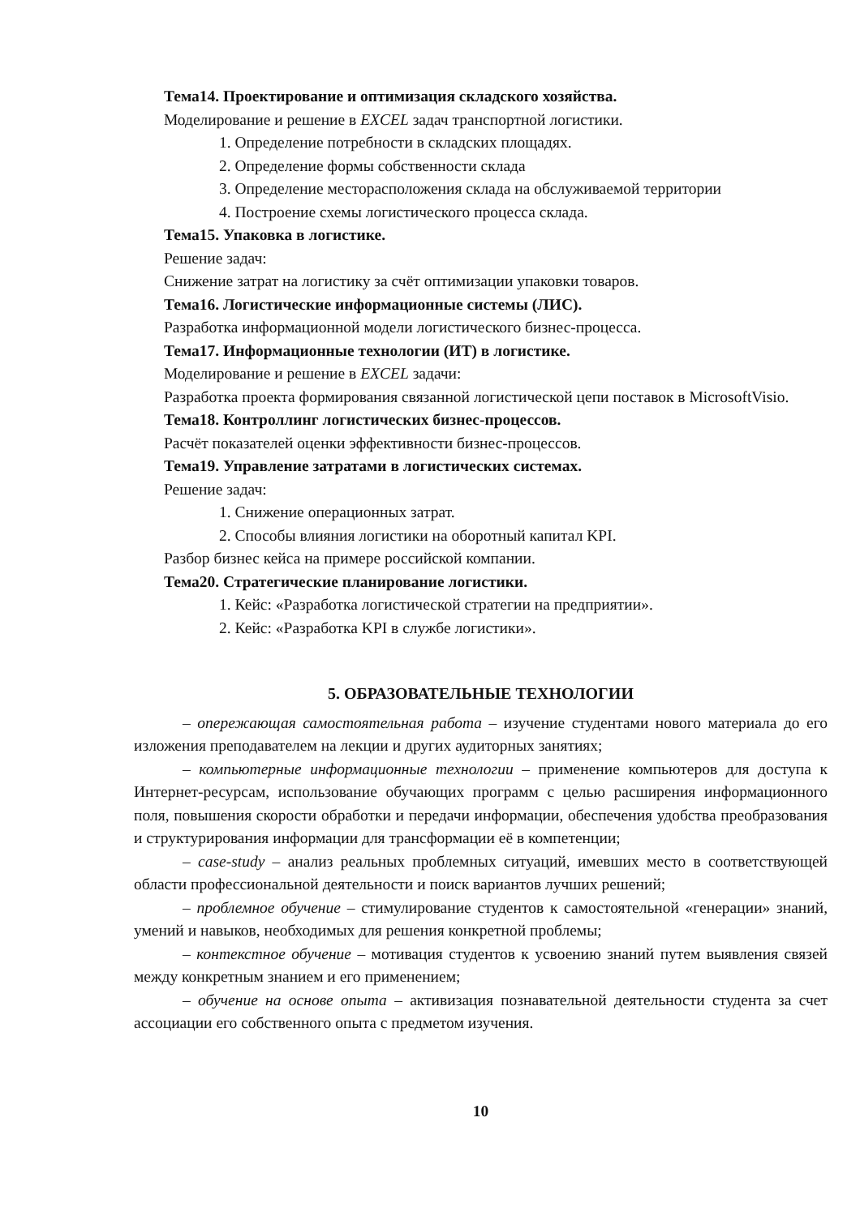Тема14. Проектирование и оптимизация складского хозяйства.
Моделирование и решение в EXCEL задач транспортной логистики.
1. Определение потребности в складских площадях.
2. Определение формы собственности склада
3. Определение месторасположения склада на обслуживаемой территории
4. Построение схемы логистического процесса склада.
Тема15. Упаковка в логистике.
Решение задач:
Снижение затрат на логистику за счёт оптимизации упаковки товаров.
Тема16. Логистические информационные системы (ЛИС).
Разработка информационной модели логистического бизнес-процесса.
Тема17. Информационные технологии (ИТ) в логистике.
Моделирование и решение в EXCEL задачи:
Разработка проекта формирования связанной логистической цепи поставок в MicrosoftVisio.
Тема18. Контроллинг логистических бизнес-процессов.
Расчёт показателей оценки эффективности бизнес-процессов.
Тема19. Управление затратами в логистических системах.
Решение задач:
1. Снижение операционных затрат.
2. Способы влияния логистики на оборотный капитал KPI.
Разбор бизнес кейса на примере российской компании.
Тема20. Стратегические планирование логистики.
1. Кейс: «Разработка логистической стратегии на предприятии».
2. Кейс: «Разработка KPI в службе логистики».
5. ОБРАЗОВАТЕЛЬНЫЕ ТЕХНОЛОГИИ
– опережающая самостоятельная работа – изучение студентами нового материала до его изложения преподавателем на лекции и других аудиторных занятиях;
– компьютерные информационные технологии – применение компьютеров для доступа к Интернет-ресурсам, использование обучающих программ с целью расширения информационного поля, повышения скорости обработки и передачи информации, обеспечения удобства преобразования и структурирования информации для трансформации её в компетенции;
– case-study – анализ реальных проблемных ситуаций, имевших место в соответствующей области профессиональной деятельности и поиск вариантов лучших решений;
– проблемное обучение – стимулирование студентов к самостоятельной «генерации» знаний, умений и навыков, необходимых для решения конкретной проблемы;
– контекстное обучение – мотивация студентов к усвоению знаний путем выявления связей между конкретным знанием и его применением;
– обучение на основе опыта – активизация познавательной деятельности студента за счет ассоциации его собственного опыта с предметом изучения.
10